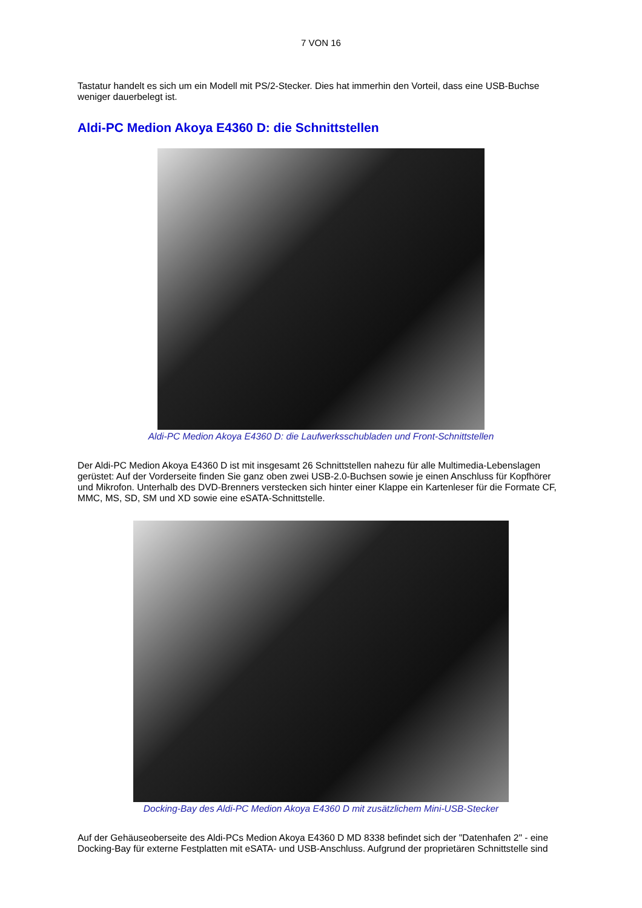7 VON 16
Tastatur handelt es sich um ein Modell mit PS/2-Stecker. Dies hat immerhin den Vorteil, dass eine USB-Buchse weniger dauerbelegt ist.
Aldi-PC Medion Akoya E4360 D: die Schnittstellen
Aldi-PC Medion Akoya E4360 D: die Laufwerksschubladen und Front-Schnittstellen
Der Aldi-PC Medion Akoya E4360 D ist mit insgesamt 26 Schnittstellen nahezu für alle Multimedia-Lebenslagen gerüstet: Auf der Vorderseite finden Sie ganz oben zwei USB-2.0-Buchsen sowie je einen Anschluss für Kopfhörer und Mikrofon. Unterhalb des DVD-Brenners verstecken sich hinter einer Klappe ein Kartenleser für die Formate CF, MMC, MS, SD, SM und XD sowie eine eSATA-Schnittstelle.
Docking-Bay des Aldi-PC Medion Akoya E4360 D mit zusätzlichem Mini-USB-Stecker
Auf der Gehäuseoberseite des Aldi-PCs Medion Akoya E4360 D MD 8338 befindet sich der "Datenhafen 2" - eine Docking-Bay für externe Festplatten mit eSATA- und USB-Anschluss. Aufgrund der proprietären Schnittstelle sind